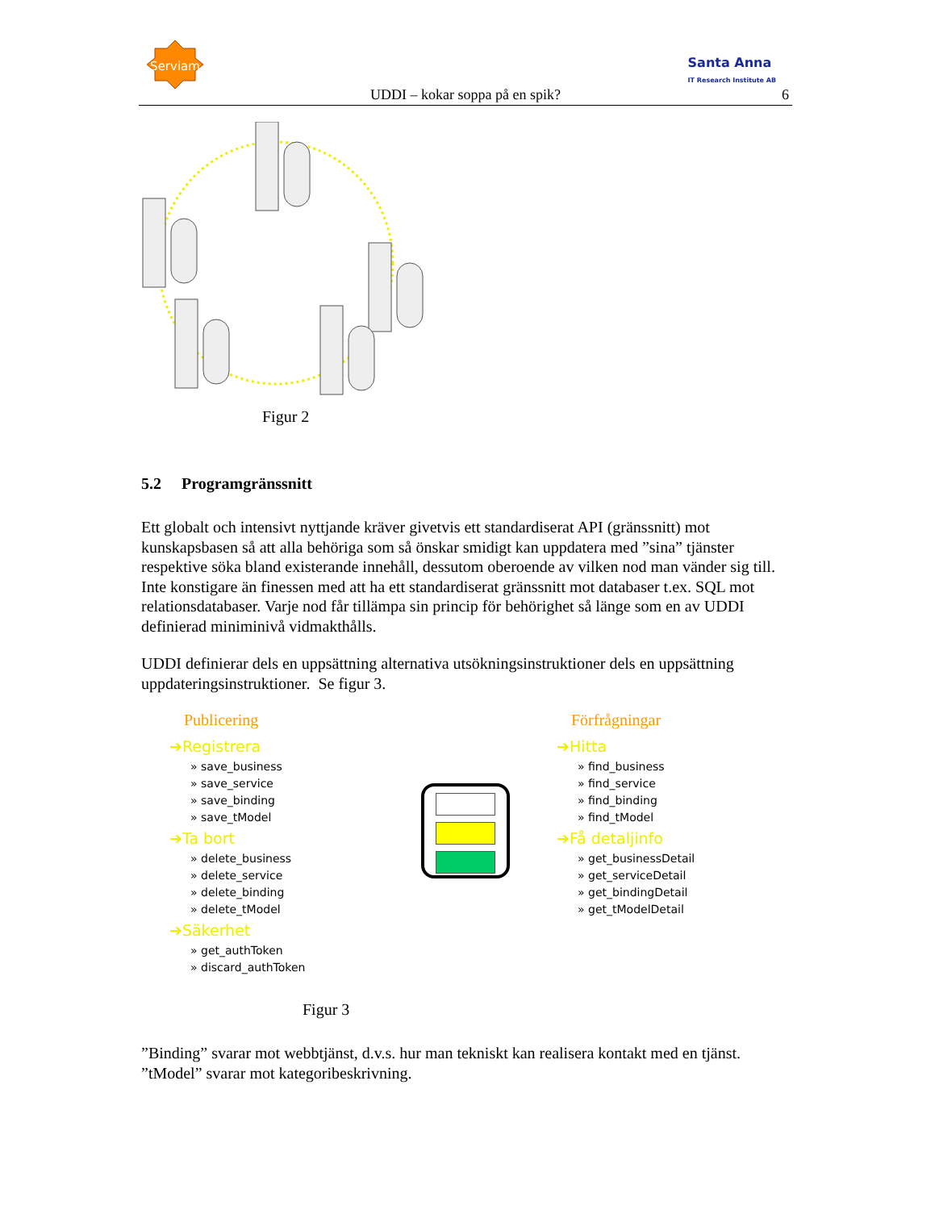Serviam
Santa Anna
IT Research Institute AB
UDDI – kokar soppa på en spik? 6
Figur 2
5.2 Programgränssnitt
Ett globalt och intensivt nyttjande kräver givetvis ett standardiserat API (gränssnitt) mot kunskapsbasen så att alla behöriga som så önskar smidigt kan uppdatera med ”sina” tjänster respektive söka bland existerande innehåll, dessutom oberoende av vilken nod man vänder sig till. Inte konstigare än finessen med att ha ett standardiserat gränssnitt mot databaser t.ex. SQL mot relationsdatabaser. Varje nod får tillämpa sin princip för behörighet så länge som en av UDDI definierad miniminivå vidmakthålls.
UDDI definierar dels en uppsättning alternativa utsökningsinstruktioner dels en uppsättning uppdateringsinstruktioner. Se figur 3.
Publicering
➔Registrera
» save_business
» save_service
» save_binding
» save_tModel
➔Ta bort
» delete_business
» delete_service
» delete_binding
» delete_tModel
➔Säkerhet
» get_authToken
» discard_authToken
Förfrågningar
➔Hitta
» find_business
» find_service
» find_binding
» find_tModel
➔Få detaljinfo
» get_businessDetail
» get_serviceDetail
» get_bindingDetail
» get_tModelDetail
Figur 3
”Binding” svarar mot webbtjänst, d.v.s. hur man tekniskt kan realisera kontakt med en tjänst. ”tModel” svarar mot kategoribeskrivning.